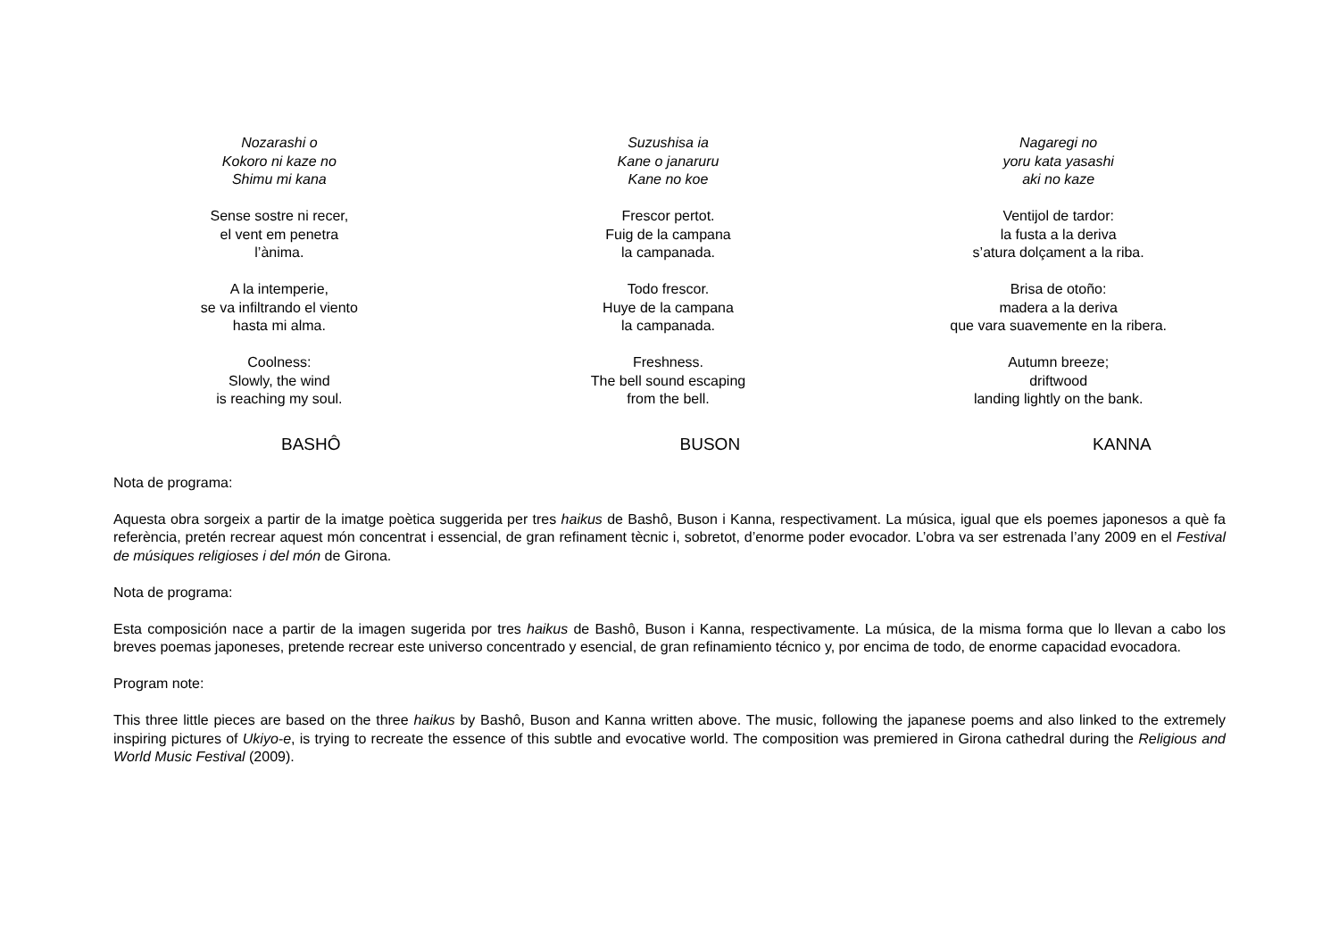Nozarashi o
Kokoro ni kaze no
Shimu mi kana
Sense sostre ni recer,
el vent em penetra
l’ànima.
A la intemperie,
se va infiltrando el viento
hasta mi alma.
Coolness:
Slowly, the wind
is reaching my soul.
Suzushisa ia
Kane o janaruru
Kane no koe
Frescor pertot.
Fuig de la campana
la campanada.
Todo frescor.
Huye de la campana
la campanada.
Freshness.
The bell sound escaping
from the bell.
Nagaregi no
yoru kata yasashi
aki no kaze
Ventijol de tardor:
la fusta a la deriva
s’atura dolçament a la riba.
Brisa de otoño:
madera a la deriva
que vara suavemente en la ribera.
Autumn breeze;
driftwood
landing lightly on the bank.
BASHÔ BUSON KANNA
Nota de programa:
Aquesta obra sorgeix a partir de la imatge poètica suggerida per tres haikus de Bashô, Buson i Kanna, respectivament. La música, igual que els poemes japonesos a què fa referència, pretén recrear aquest món concentrat i essencial, de gran refinament tècnic i, sobretot, d’enorme poder evocador. L’obra va ser estrenada l’any 2009 en el Festival de músiques religioses i del món de Girona.
Nota de programa:
Esta composición nace a partir de la imagen sugerida por tres haikus de Bashô, Buson i Kanna, respectivamente. La música, de la misma forma que lo llevan a cabo los breves poemas japoneses, pretende recrear este universo concentrado y esencial, de gran refinamiento técnico y, por encima de todo, de enorme capacidad evocadora.
Program note:
This three little pieces are based on the three haikus by Bashô, Buson and Kanna written above. The music, following the japanese poems and also linked to the extremely inspiring pictures of Ukiyo-e, is trying to recreate the essence of this subtle and evocative world. The composition was premiered in Girona cathedral during the Religious and World Music Festival (2009).